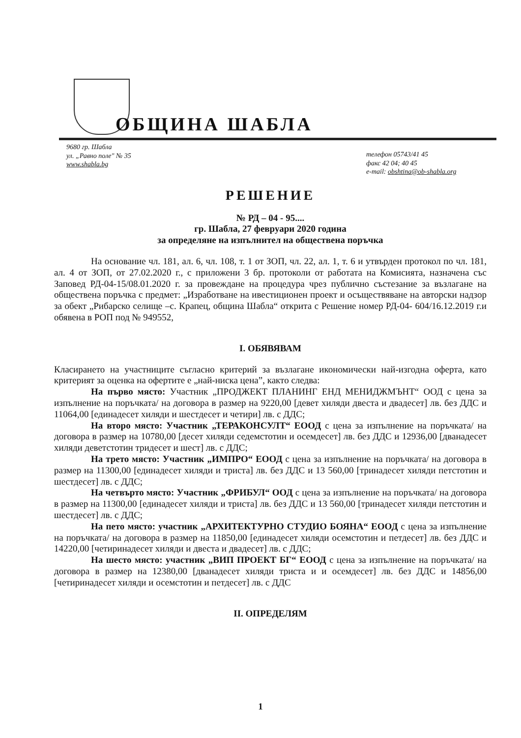ОБЩИНА ШАБЛА
9680 гр. Шабла
ул. „Равно поле" № 35
www.shabla.bg
телефон 05743/41 45
факс 42 04; 40 45
e-mail: obshtina@ob-shabla.org
РЕШЕНИЕ
№ РД – 04 - 95....
гр. Шабла, 27 февруари 2020 година
за определяне на изпълнител на обществена поръчка
На основание чл. 181, ал. 6, чл. 108, т. 1 от ЗОП, чл. 22, ал. 1, т. 6 и утвърден протокол по чл. 181, ал. 4 от ЗОП, от 27.02.2020 г., с приложени 3 бр. протоколи от работата на Комисията, назначена със Заповед РД-04-15/08.01.2020 г. за провеждане на процедура чрез публично състезание за възлагане на обществена поръчка с предмет: „Изработване на ивестиционен проект и осъществяване на авторски надзор за обект „Рибарско селище –с. Крапец, община Шабла“ открита с Решение номер РД-04- 604/16.12.2019 г.и обявена в РОП под № 949552,
I. ОБЯВЯВАМ
Класирането на участниците съгласно критерий за възлагане икономически най-изгодна оферта, като критерият за оценка на офертите е „най-ниска цена”, както следва:
На първо място: Участник „ПРОДЖЕКТ ПЛАНИНГ ЕНД МЕНИДЖМЪНТ“ ООД с цена за изпълнение на поръчката/ на договора в размер на 9220,00 [девет хиляди двеста и двадесет] лв. без ДДС и 11064,00 [единадесет хиляди и шестдесет и четири] лв. с ДДС;
На второ място: Участник „ТЕРАКОНСУЛТ“ ЕООД с цена за изпълнение на поръчката/ на договора в размер на 10780,00 [десет хиляди седемстотин и осемдесет] лв. без ДДС и 12936,00 [дванадесет хиляди деветстотин тридесет и шест] лв. с ДДС;
На трето място: Участник „ИМПРО“ ЕООД с цена за изпълнение на поръчката/ на договора в размер на 11300,00 [единадесет хиляди и триста] лв. без ДДС и 13 560,00 [тринадесет хиляди петстотин и шестдесет] лв. с ДДС;
На четвърто място: Участник „ФРИБУЛ“ ООД с цена за изпълнение на поръчката/ на договора в размер на 11300,00 [единадесет хиляди и триста] лв. без ДДС и 13 560,00 [тринадесет хиляди петстотин и шестдесет] лв. с ДДС;
На пето място: участник „АРХИТЕКТУРНО СТУДИО БОЯНА“ ЕООД с цена за изпълнение на поръчката/ на договора в размер на 11850,00 [единадесет хиляди осемстотин и петдесет] лв. без ДДС и 14220,00 [четиринадесет хиляди и двеста и двадесет] лв. с ДДС;
На шесто място: участник „ВИП ПРОЕКТ БГ“ ЕООД с цена за изпълнение на поръчката/ на договора в размер на 12380,00 [дванадесет хиляди триста и и осемдесет] лв. без ДДС и 14856,00 [четиринадесет хиляди и осемстотин и петдесет] лв. с ДДС
II. ОПРЕДЕЛЯМ
1